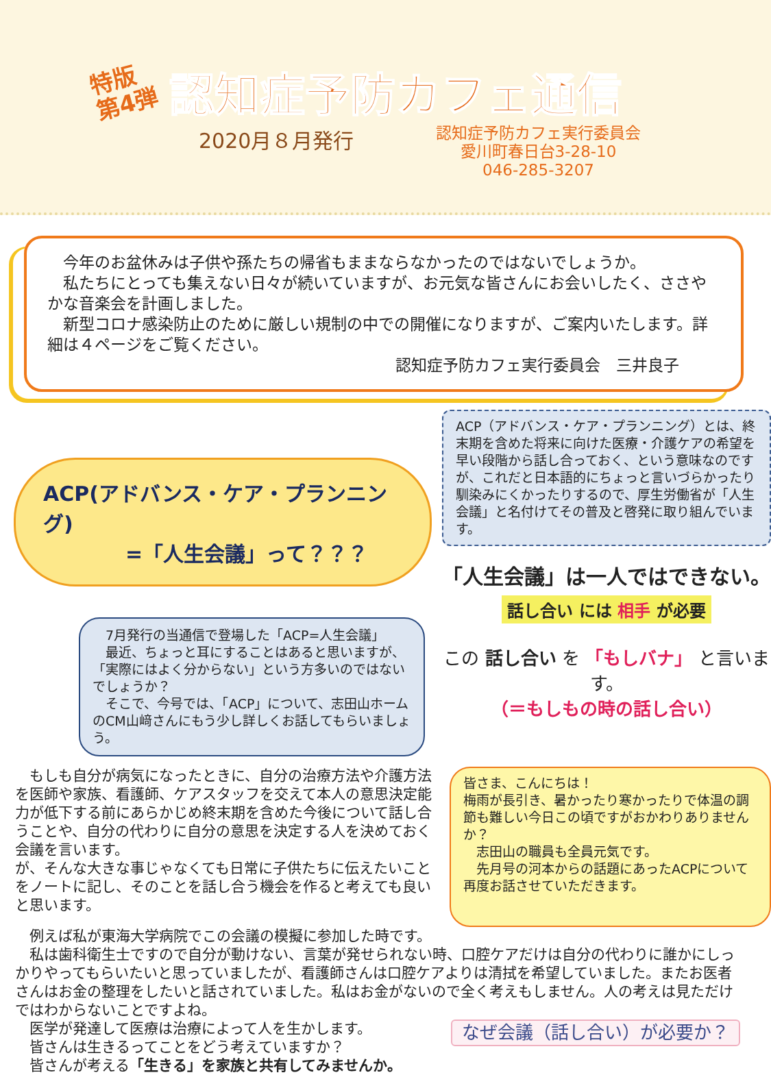特版
第4弾
認知症予防カフェ通信
2020月８月発行
認知症予防カフェ実行委員会
愛川町春日台3-28-10
046-285-3207
 今年のお盆休みは子供や孫たちの帰省もままならなかったのではないでしょうか。
 私たちにとっても集えない日々が続いていますが、お元気な皆さんにお会いしたく、ささやかな音楽会を計画しました。
 新型コロナ感染防止のために厳しい規制の中での開催になりますが、ご案内いたします。詳細は４ページをご覧ください。
認知症予防カフェ実行委員会　三井良子
ACP(アドバンス・ケア・プランニング)
    =「人生会議」って？？？
 7月発行の当通信で登場した「ACP=人生会議」
 最近、ちょっと耳にすることはあると思いますが、「実際にはよく分からない」という方多いのではないでしょうか？
 そこで、今号では、「ACP」について、志田山ホームのCM山﨑さんにもう少し詳しくお話してもらいましょう。
ACP（アドバンス・ケア・プランニング）とは、終末期を含めた将来に向けた医療・介護ケアの希望を早い段階から話し合っておく、という意味なのですが、これだと日本語的にちょっと言いづらかったり馴染みにくかったりするので、厚生労働省が「人生会議」と名付けてその普及と啓発に取り組んでいます。
「人生会議」は一人ではできない。
話し合い には 相手 が必要
この 話し合い を 「もしバナ」 と言います。
（＝もしもの時の話し合い）
 もしも自分が病気になったときに、自分の治療方法や介護方法を医師や家族、看護師、ケアスタッフを交えて本人の意思決定能力が低下する前にあらかじめ終末期を含めた今後について話し合うことや、自分の代わりに自分の意思を決定する人を決めておく会議を言います。
が、そんな大きな事じゃなくても日常に子供たちに伝えたいことをノートに記し、そのことを話し合う機会を作ると考えても良いと思います。
皆さま、こんにちは！
梅雨が長引き、暑かったり寒かったりで体温の調節も難しい今日この頃ですがおかわりありませんか？
 志田山の職員も全員元気です。
 先月号の河本からの話題にあったACPについて再度お話させていただきます。
 例えば私が東海大学病院でこの会議の模擬に参加した時です。
 私は歯科衛生士ですので自分が動けない、言葉が発せられない時、口腔ケアだけは自分の代わりに誰かにしっかりやってもらいたいと思っていましたが、看護師さんは口腔ケアよりは清拭を希望していました。またお医者さんはお金の整理をしたいと話されていました。私はお金がないので全く考えもしません。人の考えは見ただけではわからないことですよね。
なぜ会議（話し合い）が必要か？
 医学が発達して医療は治療によって人を生かします。
 皆さんは生きるってことをどう考えていますか？
 皆さんが考える「生きる」を家族と共有してみませんか。